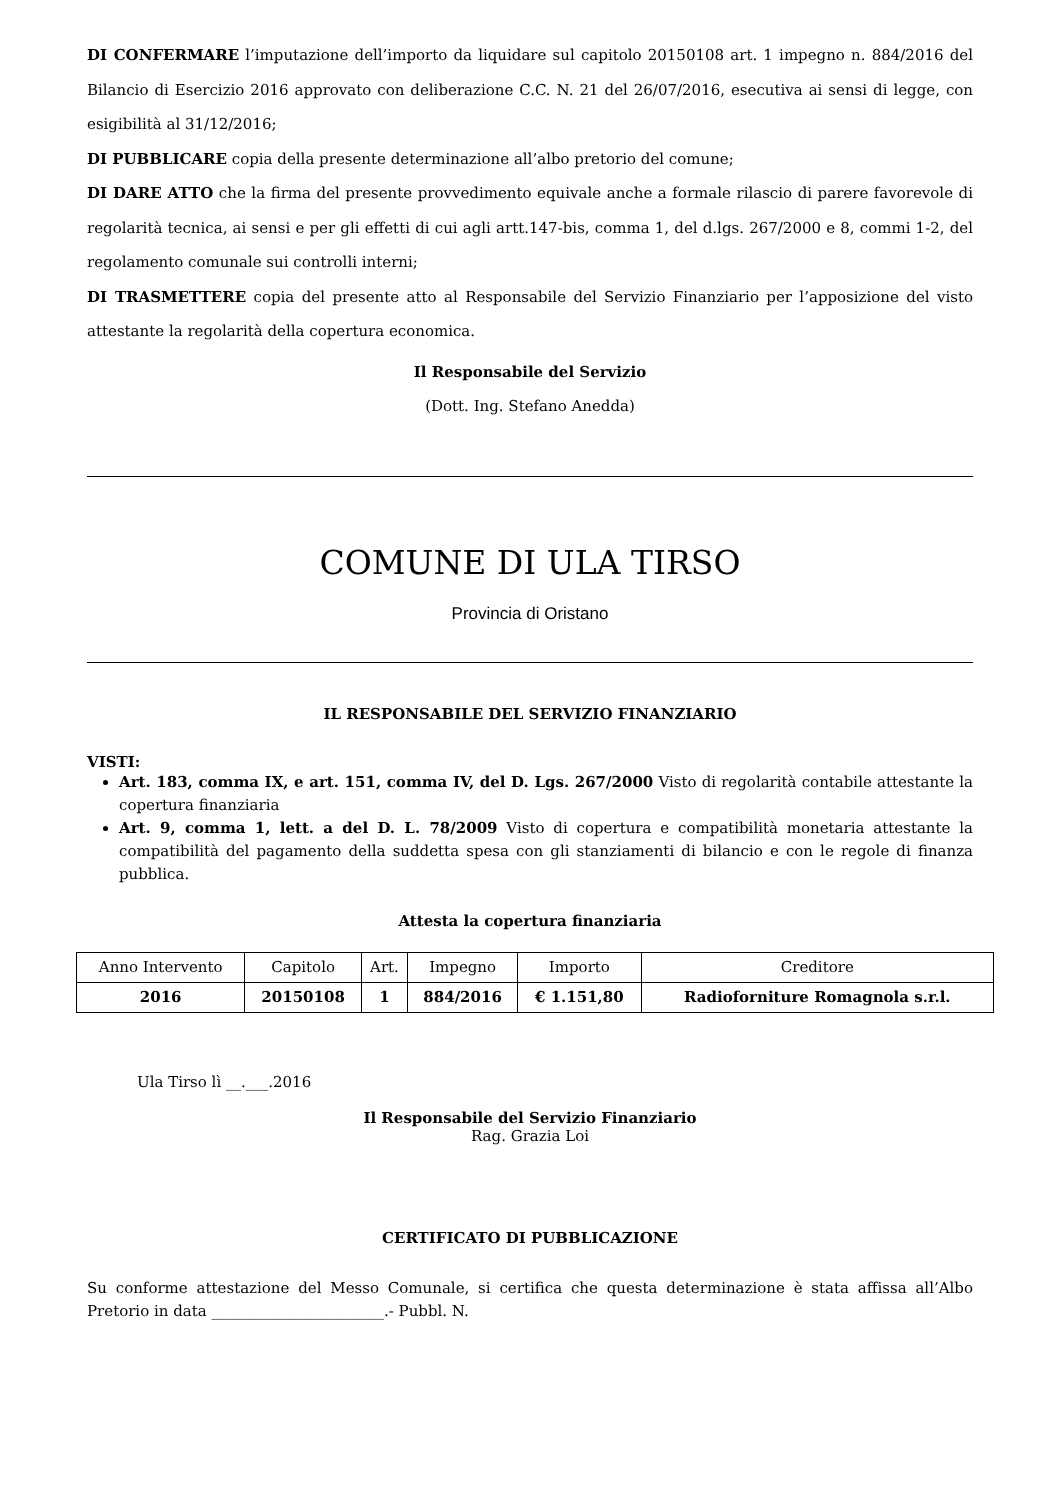DI CONFERMARE l’imputazione dell’importo da liquidare sul capitolo 20150108 art. 1 impegno n. 884/2016 del Bilancio di Esercizio 2016 approvato con deliberazione C.C. N. 21 del 26/07/2016, esecutiva ai sensi di legge, con esigibilità al 31/12/2016;
DI PUBBLICARE copia della presente determinazione all’albo pretorio del comune;
DI DARE ATTO che la firma del presente provvedimento equivale anche a formale rilascio di parere favorevole di regolarità tecnica, ai sensi e per gli effetti di cui agli artt.147-bis, comma 1, del d.lgs. 267/2000 e 8, commi 1-2, del regolamento comunale sui controlli interni;
DI TRASMETTERE copia del presente atto al Responsabile del Servizio Finanziario per l’apposizione del visto attestante la regolarità della copertura economica.
Il Responsabile del Servizio
(Dott. Ing. Stefano Anedda)
COMUNE DI ULA TIRSO
Provincia di Oristano
IL RESPONSABILE DEL SERVIZIO FINANZIARIO
VISTI:
Art. 183, comma IX, e art. 151, comma IV, del D. Lgs. 267/2000 Visto di regolarità contabile attestante la copertura finanziaria
Art. 9, comma 1, lett. a del D. L. 78/2009 Visto di copertura e compatibilità monetaria attestante la compatibilità del pagamento della suddetta spesa con gli stanziamenti di bilancio e con le regole di finanza pubblica.
Attesta la copertura finanziaria
| Anno Intervento | Capitolo | Art. | Impegno | Importo | Creditore |
| 2016 | 20150108 | 1 | 884/2016 | € 1.151,80 | Radioforniture Romagnola s.r.l. |
Ula Tirso lì __.___.2016
Il Responsabile del Servizio Finanziario
Rag. Grazia Loi
CERTIFICATO DI PUBBLICAZIONE
Su conforme attestazione del Messo Comunale, si certifica che questa determinazione è stata affissa all’Albo Pretorio in data _______________________.- Pubbl. N.